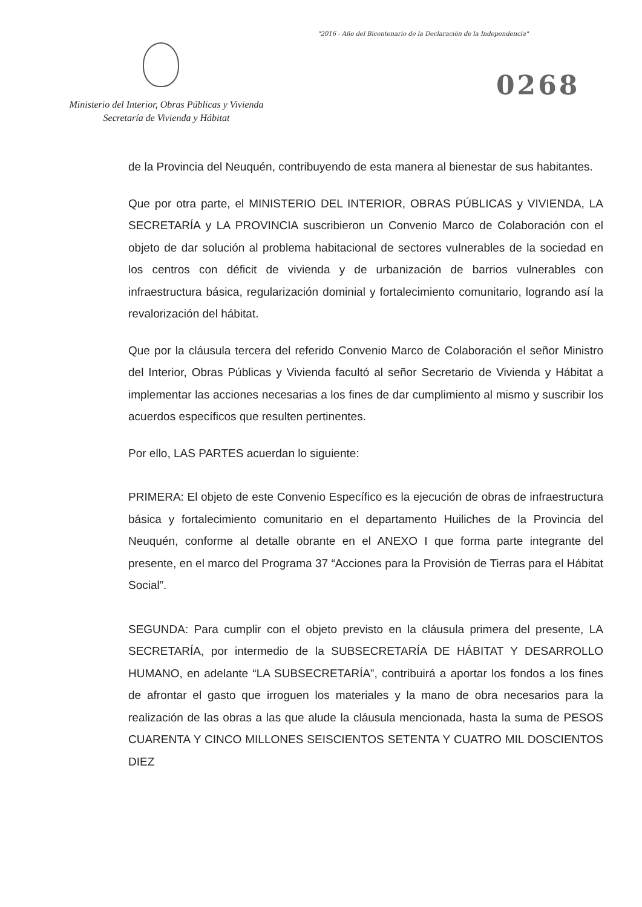"2016 - Año del Bicentenario de la Declaración de la Independencia"
0268
Ministerio del Interior, Obras Públicas y Vivienda
Secretaría de Vivienda y Hábitat
de la Provincia del Neuquén, contribuyendo de esta manera al bienestar de sus habitantes.
Que por otra parte, el MINISTERIO DEL INTERIOR, OBRAS PÚBLICAS y VIVIENDA, LA SECRETARÍA y LA PROVINCIA suscribieron un Convenio Marco de Colaboración con el objeto de dar solución al problema habitacional de sectores vulnerables de la sociedad en los centros con déficit de vivienda y de urbanización de barrios vulnerables con infraestructura básica, regularización dominial y fortalecimiento comunitario, logrando así la revalorización del hábitat.
Que por la cláusula tercera del referido Convenio Marco de Colaboración el señor Ministro del Interior, Obras Públicas y Vivienda facultó al señor Secretario de Vivienda y Hábitat a implementar las acciones necesarias a los fines de dar cumplimiento al mismo y suscribir los acuerdos específicos que resulten pertinentes.
Por ello, LAS PARTES acuerdan lo siguiente:
PRIMERA: El objeto de este Convenio Específico es la ejecución de obras de infraestructura básica y fortalecimiento comunitario en el departamento Huiliches de la Provincia del Neuquén, conforme al detalle obrante en el ANEXO I que forma parte integrante del presente, en el marco del Programa 37 “Acciones para la Provisión de Tierras para el Hábitat Social”.
SEGUNDA: Para cumplir con el objeto previsto en la cláusula primera del presente, LA SECRETARÍA, por intermedio de la SUBSECRETARÍA DE HÁBITAT Y DESARROLLO HUMANO, en adelante “LA SUBSECRETARÍA”, contribuirá a aportar los fondos a los fines de afrontar el gasto que irroguen los materiales y la mano de obra necesarios para la realización de las obras a las que alude la cláusula mencionada, hasta la suma de PESOS CUARENTA Y CINCO MILLONES SEISCIENTOS SETENTA Y CUATRO MIL DOSCIENTOS DIEZ